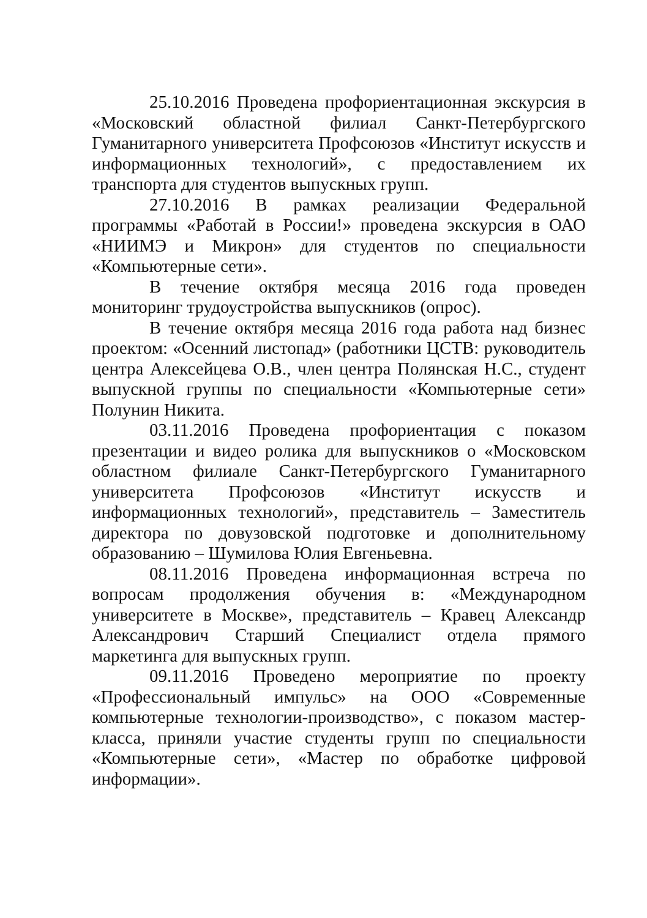25.10.2016 Проведена профориентационная экскурсия в «Московский областной филиал Санкт-Петербургского Гуманитарного университета Профсоюзов «Институт искусств и информационных технологий», с предоставлением их транспорта для студентов выпускных групп.
27.10.2016 В рамках реализации Федеральной программы «Работай в России!» проведена экскурсия в ОАО «НИИМЭ и Микрон» для студентов по специальности «Компьютерные сети».
В течение октября месяца 2016 года проведен мониторинг трудоустройства выпускников (опрос).
В течение октября месяца 2016 года работа над бизнес проектом: «Осенний листопад» (работники ЦСТВ: руководитель центра Алексейцева О.В., член центра Полянская Н.С., студент выпускной группы по специальности «Компьютерные сети» Полунин Никита.
03.11.2016 Проведена профориентация с показом презентации и видео ролика для выпускников о «Московском областном филиале Санкт-Петербургского Гуманитарного университета Профсоюзов «Институт искусств и информационных технологий», представитель – Заместитель директора по довузовской подготовке и дополнительному образованию – Шумилова Юлия Евгеньевна.
08.11.2016 Проведена информационная встреча по вопросам продолжения обучения в: «Международном университете в Москве», представитель – Кравец Александр Александрович Старший Специалист отдела прямого маркетинга для выпускных групп.
09.11.2016 Проведено мероприятие по проекту «Профессиональный импульс» на ООО «Современные компьютерные технологии-производство», с показом мастер-класса, приняли участие студенты групп по специальности «Компьютерные сети», «Мастер по обработке цифровой информации».